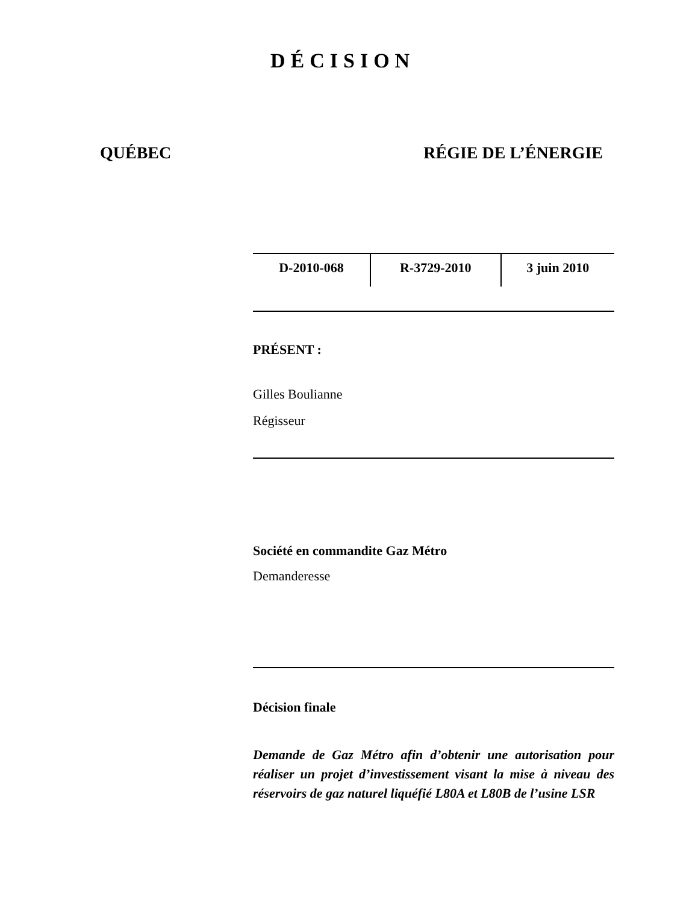DÉCISION
QUÉBEC RÉGIE DE L’ÉNERGIE
| D-2010-068 | R-3729-2010 | 3 juin 2010 |
PRÉSENT :
Gilles Boulianne
Régisseur
Société en commandite Gaz Métro
Demanderesse
Décision finale
Demande de Gaz Métro afin d’obtenir une autorisation pour réaliser un projet d’investissement visant la mise à niveau des réservoirs de gaz naturel liquéfié L80A et L80B de l’usine LSR